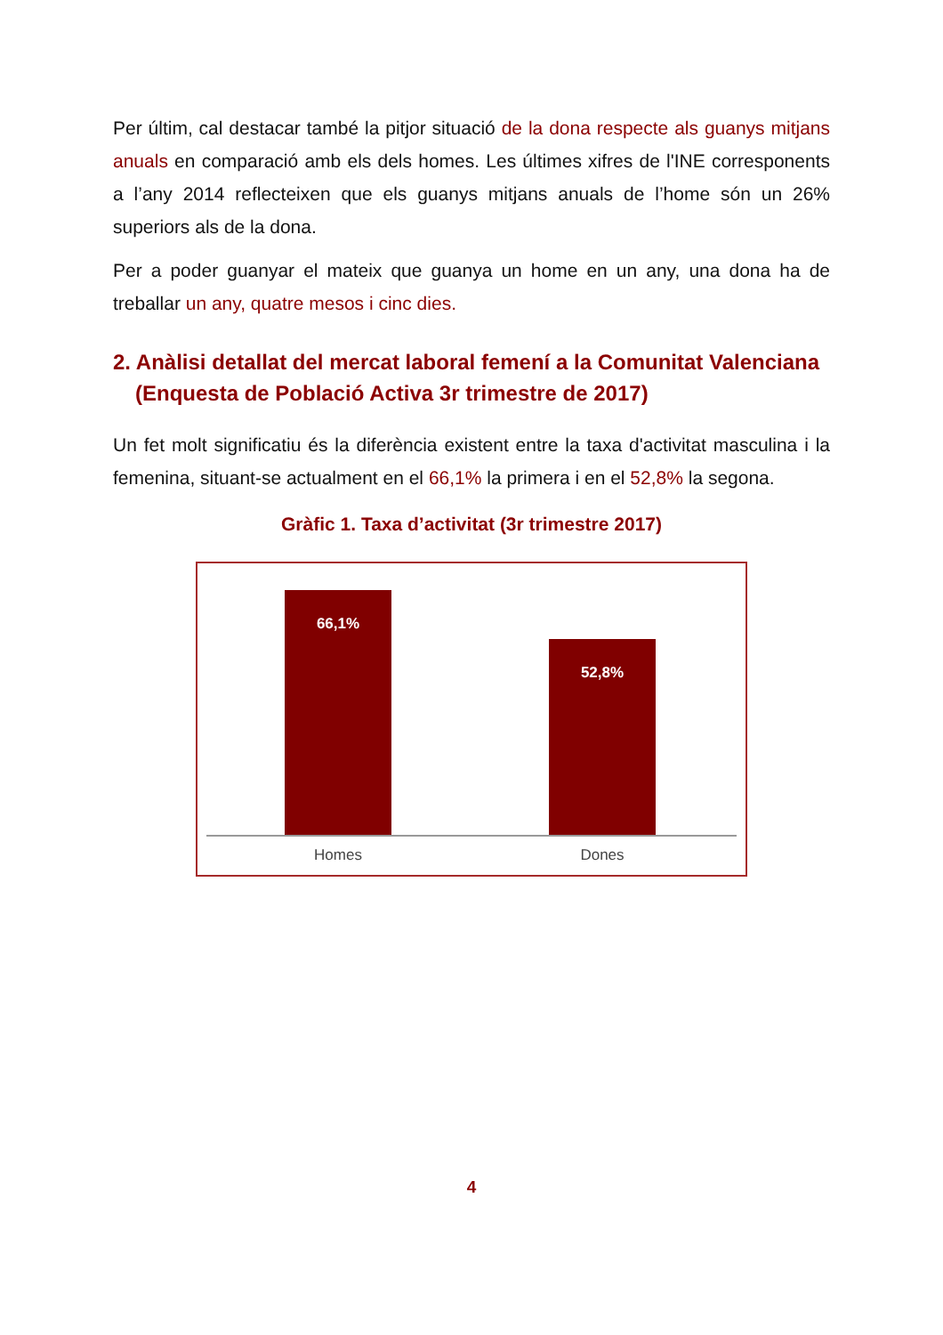Per últim, cal destacar també la pitjor situació de la dona respecte als guanys mitjans anuals en comparació amb els dels homes. Les últimes xifres de l'INE corresponents a l’any 2014 reflecteixen que els guanys mitjans anuals de l’home són un 26% superiors als de la dona.
Per a poder guanyar el mateix que guanya un home en un any, una dona ha de treballar un any, quatre mesos i cinc dies.
2. Anàlisi detallat del mercat laboral femení a la Comunitat Valenciana (Enquesta de Població Activa 3r trimestre de 2017)
Un fet molt significatiu és la diferència existent entre la taxa d'activitat masculina i la femenina, situant-se actualment en el 66,1% la primera i en el 52,8% la segona.
Gràfic 1. Taxa d’activitat (3r trimestre 2017)
66,1%
52,8%
Homes Dones
4